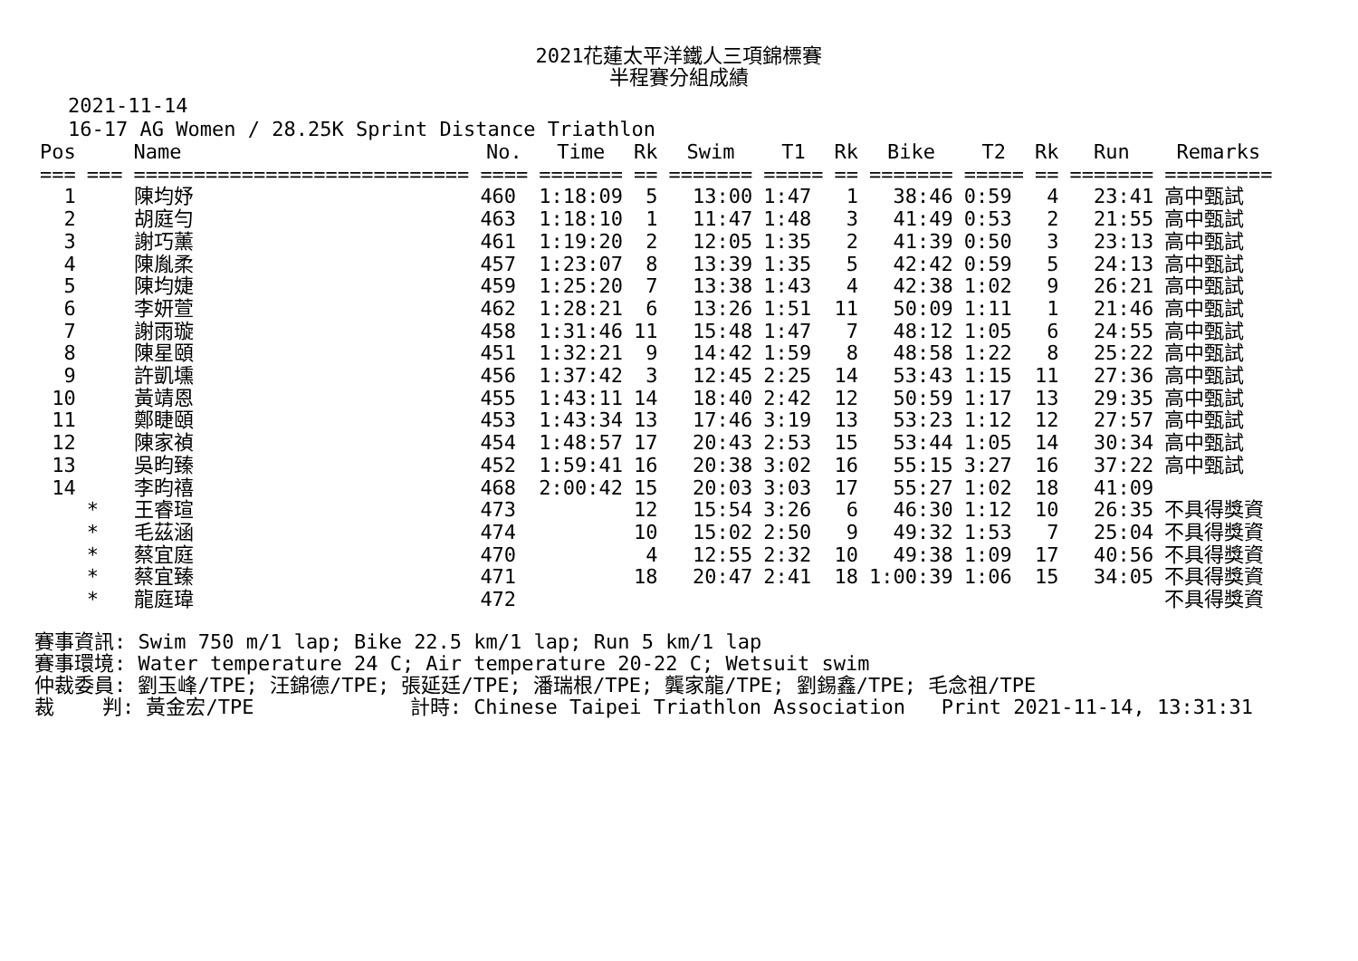2021花蓮太平洋鐵人三項錦標賽
半程賽分組成績
2021-11-14
16-17 AG Women / 28.25K Sprint Distance Triathlon
| Pos | | Name | No. | Time | Rk | Swim | T1 | Rk | Bike | T2 | Rk | Run | Remarks |
| --- | --- | --- | --- | --- | --- | --- | --- | --- | --- | --- | --- | --- | --- |
| === | === | ============================ | ==== | ======= | == | ======= | ===== | == | ======= | ===== | == | ======= | ========= |
| 1 | | 陳均妤 | 460 | 1:18:09 | 5 | 13:00 | 1:47 | 1 | 38:46 | 0:59 | 4 | 23:41 | 高中甄試 |
| 2 | | 胡庭勻 | 463 | 1:18:10 | 1 | 11:47 | 1:48 | 3 | 41:49 | 0:53 | 2 | 21:55 | 高中甄試 |
| 3 | | 謝巧薰 | 461 | 1:19:20 | 2 | 12:05 | 1:35 | 2 | 41:39 | 0:50 | 3 | 23:13 | 高中甄試 |
| 4 | | 陳胤柔 | 457 | 1:23:07 | 8 | 13:39 | 1:35 | 5 | 42:42 | 0:59 | 5 | 24:13 | 高中甄試 |
| 5 | | 陳均婕 | 459 | 1:25:20 | 7 | 13:38 | 1:43 | 4 | 42:38 | 1:02 | 9 | 26:21 | 高中甄試 |
| 6 | | 李妍萱 | 462 | 1:28:21 | 6 | 13:26 | 1:51 | 11 | 50:09 | 1:11 | 1 | 21:46 | 高中甄試 |
| 7 | | 謝雨璇 | 458 | 1:31:46 | 11 | 15:48 | 1:47 | 7 | 48:12 | 1:05 | 6 | 24:55 | 高中甄試 |
| 8 | | 陳星頤 | 451 | 1:32:21 | 9 | 14:42 | 1:59 | 8 | 48:58 | 1:22 | 8 | 25:22 | 高中甄試 |
| 9 | | 許凱壎 | 456 | 1:37:42 | 3 | 12:45 | 2:25 | 14 | 53:43 | 1:15 | 11 | 27:36 | 高中甄試 |
| 10 | | 黃靖恩 | 455 | 1:43:11 | 14 | 18:40 | 2:42 | 12 | 50:59 | 1:17 | 13 | 29:35 | 高中甄試 |
| 11 | | 鄭睫頤 | 453 | 1:43:34 | 13 | 17:46 | 3:19 | 13 | 53:23 | 1:12 | 12 | 27:57 | 高中甄試 |
| 12 | | 陳家禎 | 454 | 1:48:57 | 17 | 20:43 | 2:53 | 15 | 53:44 | 1:05 | 14 | 30:34 | 高中甄試 |
| 13 | | 吳昀臻 | 452 | 1:59:41 | 16 | 20:38 | 3:02 | 16 | 55:15 | 3:27 | 16 | 37:22 | 高中甄試 |
| 14 | | 李昀禧 | 468 | 2:00:42 | 15 | 20:03 | 3:03 | 17 | 55:27 | 1:02 | 18 | 41:09 | |
| | * | 王睿瑄 | 473 | | 12 | 15:54 | 3:26 | 6 | 46:30 | 1:12 | 10 | 26:35 | 不具得獎資 |
| | * | 毛茲涵 | 474 | | 10 | 15:02 | 2:50 | 9 | 49:32 | 1:53 | 7 | 25:04 | 不具得獎資 |
| | * | 蔡宜庭 | 470 | | 4 | 12:55 | 2:32 | 10 | 49:38 | 1:09 | 17 | 40:56 | 不具得獎資 |
| | * | 蔡宜臻 | 471 | | 18 | 20:47 | 2:41 | 18 | 1:00:39 | 1:06 | 15 | 34:05 | 不具得獎資 |
| | * | 龍庭瑋 | 472 | | | | | | | | | | 不具得獎資 |
賽事資訊: Swim 750 m/1 lap; Bike 22.5 km/1 lap; Run 5 km/1 lap 賽事環境: Water temperature 24 C; Air temperature 20-22 C; Wetsuit swim 仲裁委員: 劉玉峰/TPE; 汪錦德/TPE; 張延廷/TPE; 潘瑞根/TPE; 龔家龍/TPE; 劉錫鑫/TPE; 毛念祖/TPE 裁 判: 黃金宏/TPE 計時: Chinese Taipei Triathlon Association Print 2021-11-14, 13:31:31